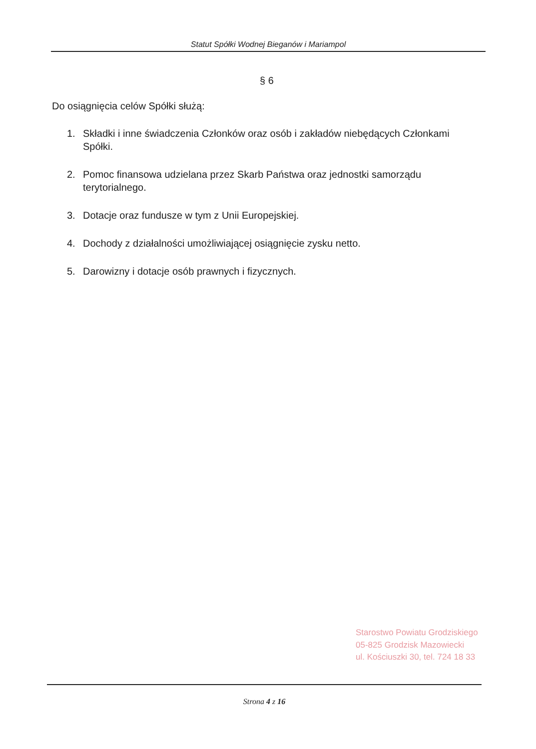Statut Spółki Wodnej Bieganów i Mariampol
§ 6
Do osiągnięcia celów Spółki służą:
1. Składki i inne świadczenia Członków oraz osób i zakładów niebędących Członkami Spółki.
2. Pomoc finansowa udzielana przez Skarb Państwa oraz jednostki samorządu terytorialnego.
3. Dotacje oraz fundusze w tym z Unii Europejskiej.
4. Dochody z działalności umożliwiającej osiągnięcie zysku netto.
5. Darowizny i dotacje osób prawnych i fizycznych.
Starostwo Powiatu Grodziskiego
05-825 Grodzisk Mazowiecki
ul. Kościuszki 30, tel. 724 18 33
Strona 4 z 16